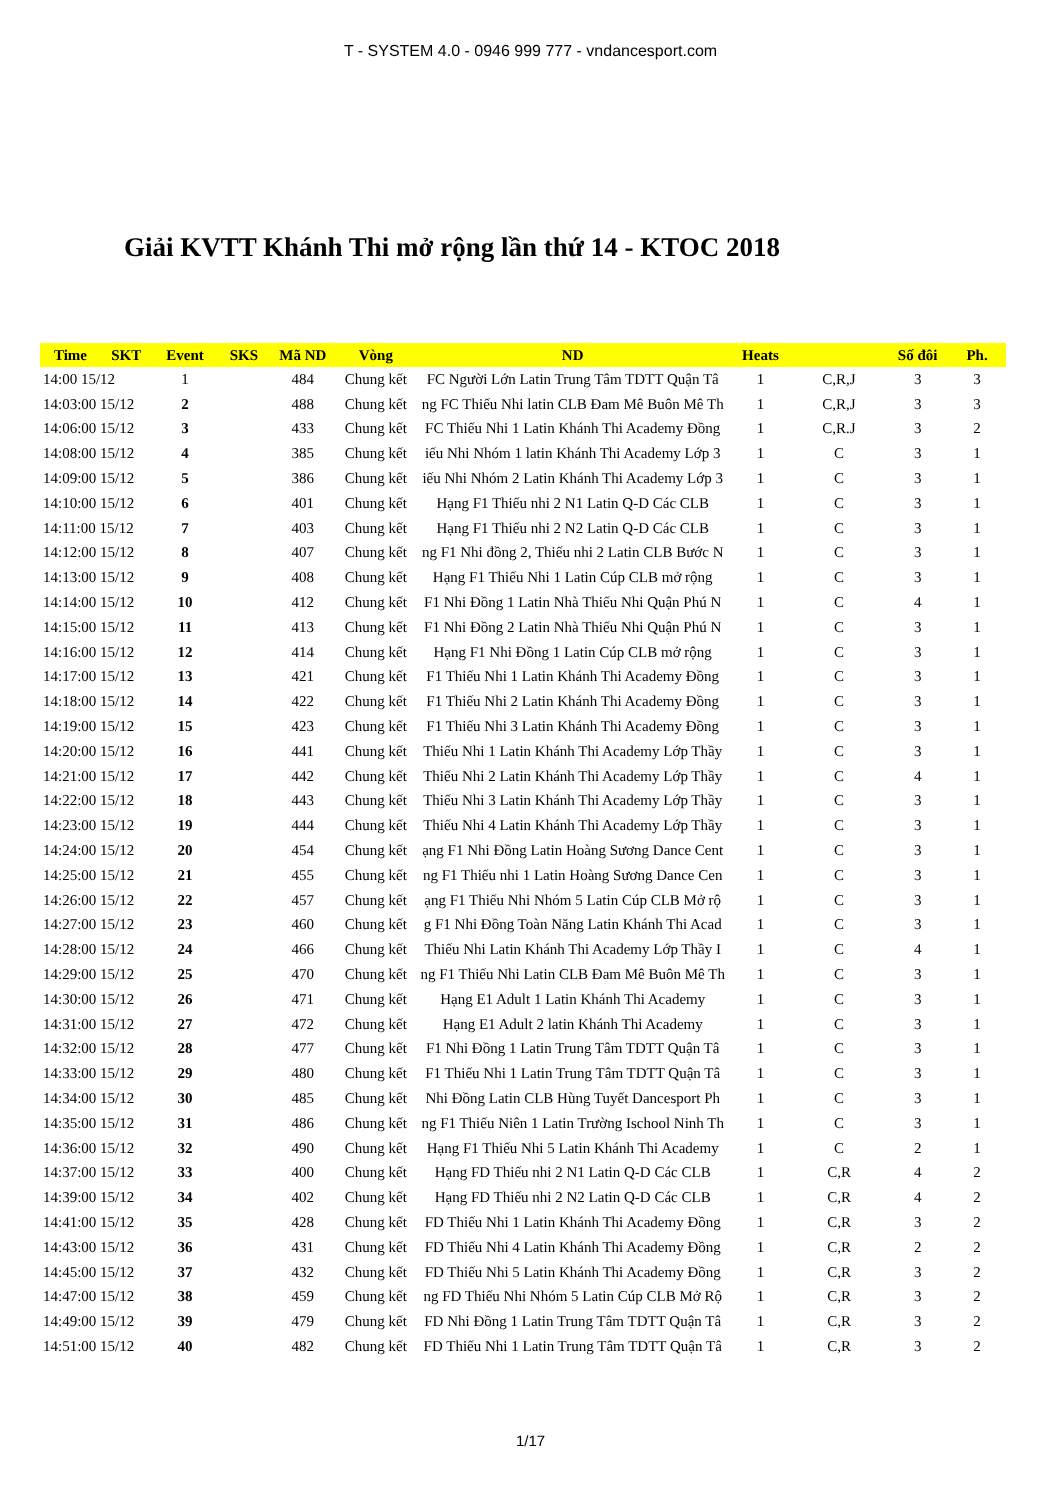T - SYSTEM 4.0 - 0946 999 777 - vndancesport.com
Giải KVTT Khánh Thi mở rộng lần thứ 14 - KTOC 2018
| Time | SKT | Event | SKS | Mã ND | Vòng | ND | Heats | | Số đôi | Ph. |
| --- | --- | --- | --- | --- | --- | --- | --- | --- | --- | --- |
| 14:00 15/12 | | 1 | | 484 | Chung kết | FC Người Lớn Latin Trung Tâm TDTT Quận Tâ | 1 | C,R,J | 3 | 3 |
| 14:03:00 15/12 | | 2 | | 488 | Chung kết | ng FC Thiếu Nhi latin CLB Đam Mê Buôn Mê Th | 1 | C,R,J | 3 | 3 |
| 14:06:00 15/12 | | 3 | | 433 | Chung kết | FC Thiếu Nhi 1 Latin Khánh Thi Academy Đồng | 1 | C,R.J | 3 | 2 |
| 14:08:00 15/12 | | 4 | | 385 | Chung kết | iếu Nhi Nhóm 1 latin Khánh Thi Academy Lớp 3 | 1 | C | 3 | 1 |
| 14:09:00 15/12 | | 5 | | 386 | Chung kết | iếu Nhi Nhóm 2 Latin Khánh Thi Academy Lớp 3 | 1 | C | 3 | 1 |
| 14:10:00 15/12 | | 6 | | 401 | Chung kết | Hạng F1 Thiếu nhi 2 N1 Latin Q-D Các CLB | 1 | C | 3 | 1 |
| 14:11:00 15/12 | | 7 | | 403 | Chung kết | Hạng F1 Thiếu nhi 2 N2 Latin Q-D Các CLB | 1 | C | 3 | 1 |
| 14:12:00 15/12 | | 8 | | 407 | Chung kết | ng F1 Nhi đồng 2, Thiếu nhi 2 Latin CLB Bước N | 1 | C | 3 | 1 |
| 14:13:00 15/12 | | 9 | | 408 | Chung kết | Hạng F1 Thiếu Nhi 1 Latin Cúp CLB mở rộng | 1 | C | 3 | 1 |
| 14:14:00 15/12 | | 10 | | 412 | Chung kết | F1 Nhi Đồng 1 Latin Nhà Thiếu Nhi Quận Phú N | 1 | C | 4 | 1 |
| 14:15:00 15/12 | | 11 | | 413 | Chung kết | F1 Nhi Đồng 2 Latin Nhà Thiếu Nhi Quận Phú N | 1 | C | 3 | 1 |
| 14:16:00 15/12 | | 12 | | 414 | Chung kết | Hạng F1 Nhi Đồng 1 Latin Cúp CLB mở rộng | 1 | C | 3 | 1 |
| 14:17:00 15/12 | | 13 | | 421 | Chung kết | F1 Thiếu Nhi 1 Latin Khánh Thi Academy Đồng | 1 | C | 3 | 1 |
| 14:18:00 15/12 | | 14 | | 422 | Chung kết | F1 Thiếu Nhi 2 Latin Khánh Thi Academy Đồng | 1 | C | 3 | 1 |
| 14:19:00 15/12 | | 15 | | 423 | Chung kết | F1 Thiếu Nhi 3 Latin Khánh Thi Academy Đồng | 1 | C | 3 | 1 |
| 14:20:00 15/12 | | 16 | | 441 | Chung kết | Thiếu Nhi 1 Latin Khánh Thi Academy Lớp Thầy | 1 | C | 3 | 1 |
| 14:21:00 15/12 | | 17 | | 442 | Chung kết | Thiếu Nhi 2 Latin Khánh Thi Academy Lớp Thầy | 1 | C | 4 | 1 |
| 14:22:00 15/12 | | 18 | | 443 | Chung kết | Thiếu Nhi 3 Latin Khánh Thi Academy Lớp Thầy | 1 | C | 3 | 1 |
| 14:23:00 15/12 | | 19 | | 444 | Chung kết | Thiếu Nhi 4 Latin Khánh Thi Academy Lớp Thầy | 1 | C | 3 | 1 |
| 14:24:00 15/12 | | 20 | | 454 | Chung kết | ạng F1 Nhi Đồng Latin Hoàng Sương Dance Cent | 1 | C | 3 | 1 |
| 14:25:00 15/12 | | 21 | | 455 | Chung kết | ng F1 Thiếu nhi 1 Latin Hoàng Sương Dance Cen | 1 | C | 3 | 1 |
| 14:26:00 15/12 | | 22 | | 457 | Chung kết | ạng F1 Thiếu Nhi Nhóm 5 Latin Cúp CLB Mở rộ | 1 | C | 3 | 1 |
| 14:27:00 15/12 | | 23 | | 460 | Chung kết | g F1 Nhi Đồng Toàn Năng Latin Khánh Thi Acad | 1 | C | 3 | 1 |
| 14:28:00 15/12 | | 24 | | 466 | Chung kết | Thiếu Nhi Latin Khánh Thi Academy Lớp Thầy I | 1 | C | 4 | 1 |
| 14:29:00 15/12 | | 25 | | 470 | Chung kết | ng F1 Thiếu Nhi Latin CLB Đam Mê Buôn Mê Th | 1 | C | 3 | 1 |
| 14:30:00 15/12 | | 26 | | 471 | Chung kết | Hạng E1 Adult 1 Latin Khánh Thi Academy | 1 | C | 3 | 1 |
| 14:31:00 15/12 | | 27 | | 472 | Chung kết | Hạng E1 Adult 2 latin Khánh Thi Academy | 1 | C | 3 | 1 |
| 14:32:00 15/12 | | 28 | | 477 | Chung kết | F1 Nhi Đồng 1 Latin Trung Tâm TDTT Quận Tâ | 1 | C | 3 | 1 |
| 14:33:00 15/12 | | 29 | | 480 | Chung kết | F1 Thiếu Nhi 1 Latin Trung Tâm TDTT Quận Tâ | 1 | C | 3 | 1 |
| 14:34:00 15/12 | | 30 | | 485 | Chung kết | Nhi Đồng Latin CLB Hùng Tuyết Dancesport Ph | 1 | C | 3 | 1 |
| 14:35:00 15/12 | | 31 | | 486 | Chung kết | ng F1 Thiếu Niên 1 Latin Trường Ischool Ninh Th | 1 | C | 3 | 1 |
| 14:36:00 15/12 | | 32 | | 490 | Chung kết | Hạng F1 Thiếu Nhi 5 Latin Khánh Thi Academy | 1 | C | 2 | 1 |
| 14:37:00 15/12 | | 33 | | 400 | Chung kết | Hạng FD Thiếu nhi 2 N1 Latin Q-D Các CLB | 1 | C,R | 4 | 2 |
| 14:39:00 15/12 | | 34 | | 402 | Chung kết | Hạng FD Thiếu nhi 2 N2 Latin Q-D Các CLB | 1 | C,R | 4 | 2 |
| 14:41:00 15/12 | | 35 | | 428 | Chung kết | FD Thiếu Nhi 1 Latin Khánh Thi Academy Đồng | 1 | C,R | 3 | 2 |
| 14:43:00 15/12 | | 36 | | 431 | Chung kết | FD Thiếu Nhi 4 Latin Khánh Thi Academy Đồng | 1 | C,R | 2 | 2 |
| 14:45:00 15/12 | | 37 | | 432 | Chung kết | FD Thiếu Nhi 5 Latin Khánh Thi Academy Đồng | 1 | C,R | 3 | 2 |
| 14:47:00 15/12 | | 38 | | 459 | Chung kết | ng FD Thiếu Nhi Nhóm 5 Latin Cúp CLB Mở Rộ | 1 | C,R | 3 | 2 |
| 14:49:00 15/12 | | 39 | | 479 | Chung kết | FD Nhi Đồng 1 Latin Trung Tâm TDTT Quận Tâ | 1 | C,R | 3 | 2 |
| 14:51:00 15/12 | | 40 | | 482 | Chung kết | FD Thiếu Nhi 1 Latin Trung Tâm TDTT Quận Tâ | 1 | C,R | 3 | 2 |
1/17